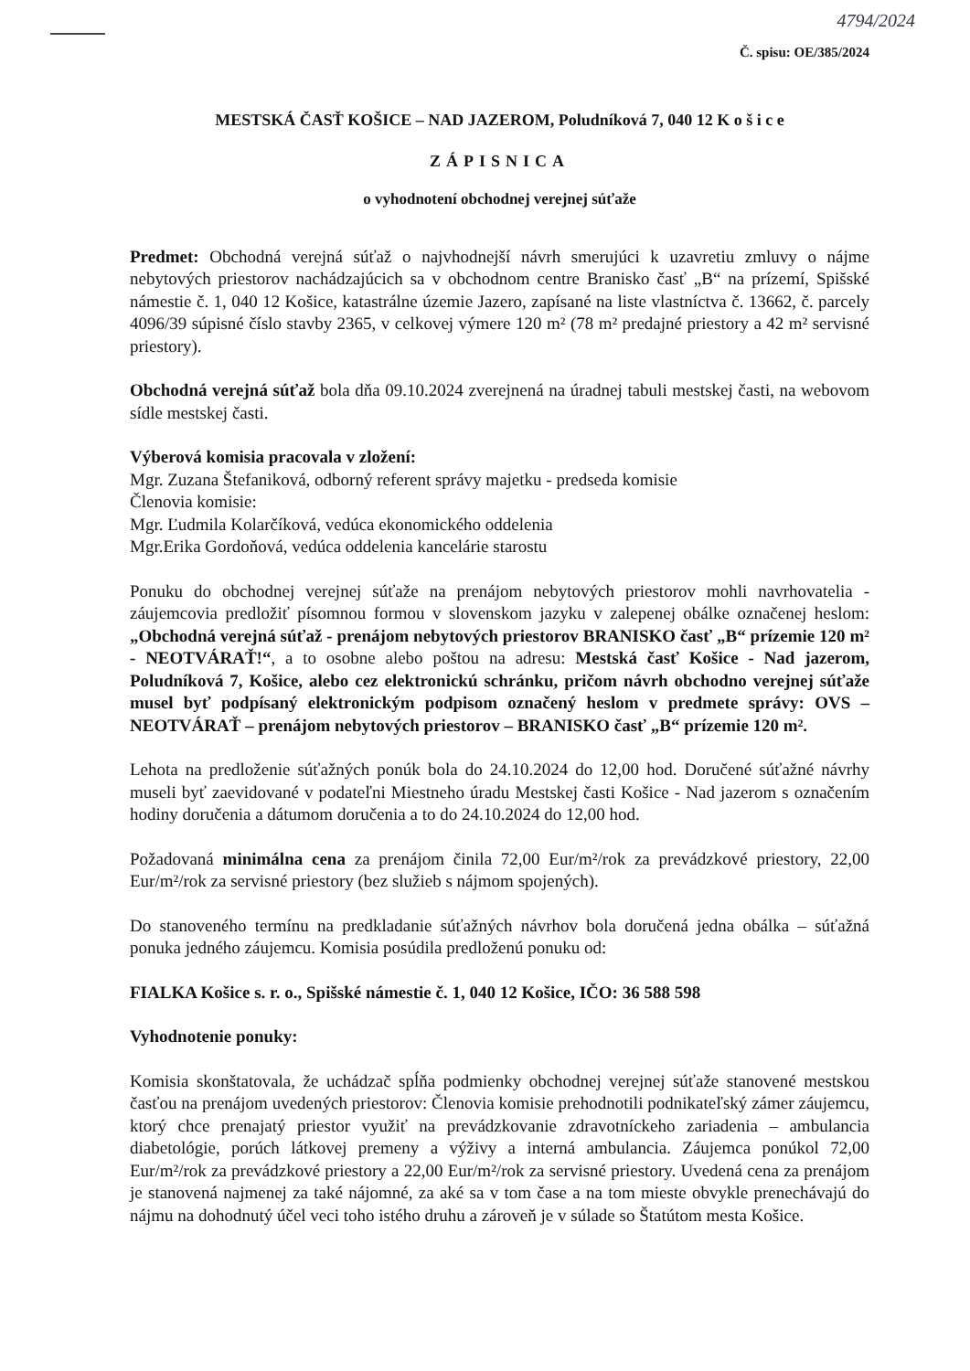4794/2024
Č. spisu: OE/385/2024
MESTSKÁ ČASŤ KOŠICE – NAD JAZEROM, Poludníková 7, 040 12 K o š i c e
ZÁPISNICA
o vyhodnotení obchodnej verejnej súťaže
Predmet: Obchodná verejná súťaž o najvhodnejší návrh smerujúci k uzavretiu zmluvy o nájme nebytových priestorov nachádzajúcich sa v obchodnom centre Branisko časť „B“ na prízemí, Spišské námestie č. 1, 040 12 Košice, katastrálne územie Jazero, zapísané na liste vlastníctva č. 13662, č. parcely 4096/39 súpisné číslo stavby 2365, v celkovej výmere 120 m² (78 m² predajné priestory a 42 m² servisné priestory).
Obchodná verejná súťaž bola dňa 09.10.2024 zverejnená na úradnej tabuli mestskej časti, na webovom sídle mestskej časti.
Výberová komisia pracovala v zložení:
Mgr. Zuzana Štefaniková, odborný referent správy majetku - predseda komisie
Členovia komisie:
Mgr. Ľudmila Kolarčíková, vedúca ekonomického oddelenia
Mgr.Erika Gordoňová, vedúca oddelenia kancelárie starostu
Ponuku do obchodnej verejnej súťaže na prenájom nebytových priestorov mohli navrhovatelia - záujemcovia predložiť písomnou formou v slovenskom jazyku v zalepenej obálke označenej heslom: „Obchodná verejná súťaž - prenájom nebytových priestorov BRANISKO časť „B“ prízemie 120 m² - NEOTVÁRAŤ!“, a to osobne alebo poštou na adresu: Mestská časť Košice - Nad jazerom, Poludníková 7, Košice, alebo cez elektronickú schránku, pričom návrh obchodno verejnej súťaže musel byť podpísaný elektronickým podpisom označený heslom v predmete správy: OVS – NEOTVÁRAŤ – prenájom nebytových priestorov – BRANISKO časť „B“ prízemie 120 m².
Lehota na predloženie súťažných ponúk bola do 24.10.2024 do 12,00 hod. Doručené súťažné návrhy museli byť zaevidované v podateľni Miestneho úradu Mestskej časti Košice - Nad jazerom s označením hodiny doručenia a dátumom doručenia a to do 24.10.2024 do 12,00 hod.
Požadovaná minimálna cena za prenájom činila 72,00 Eur/m²/rok za prevádzkové priestory, 22,00 Eur/m²/rok za servisné priestory (bez služieb s nájmom spojených).
Do stanoveného termínu na predkladanie súťažných návrhov bola doručená jedna obálka – súťažná ponuka jedného záujemcu. Komisia posúdila predloženú ponuku od:
FIALKA Košice s. r. o., Spišské námestie č. 1, 040 12 Košice, IČO: 36 588 598
Vyhodnotenie ponuky:
Komisia skonštatovala, že uchádzač spĺňa podmienky obchodnej verejnej súťaže stanovené mestskou časťou na prenájom uvedených priestorov: Členovia komisie prehodnotili podnikateľský zámer záujemcu, ktorý chce prenajatý priestor využiť na prevádzkovanie zdravotníckeho zariadenia – ambulancia diabetológie, porúch látkovej premeny a výživy a interná ambulancia. Záujemca ponúkol 72,00 Eur/m²/rok za prevádzkové priestory a 22,00 Eur/m²/rok za servisné priestory. Uvedená cena za prenájom je stanovená najmenej za také nájomné, za aké sa v tom čase a na tom mieste obvykle prenechávajú do nájmu na dohodnutý účel veci toho istého druhu a zároveň je v súlade so Štatútom mesta Košice.